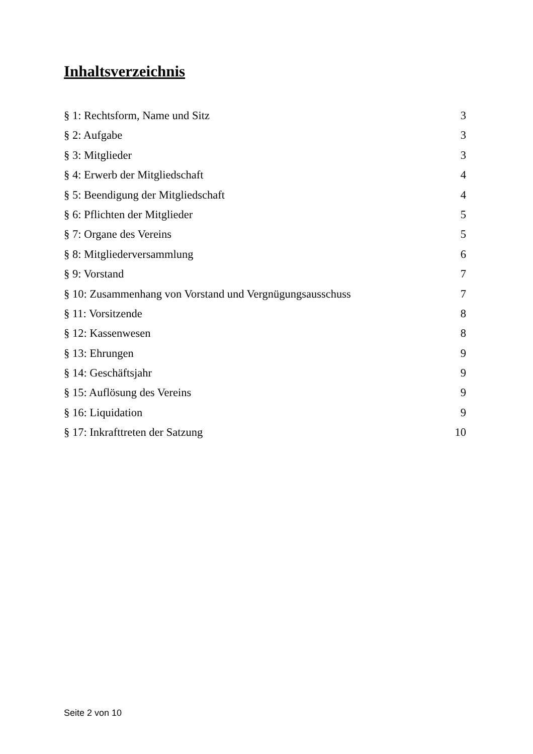Inhaltsverzeichnis
§ 1: Rechtsform, Name und Sitz 3
§ 2: Aufgabe 3
§ 3: Mitglieder 3
§ 4: Erwerb der Mitgliedschaft 4
§ 5: Beendigung der Mitgliedschaft 4
§ 6: Pflichten der Mitglieder 5
§ 7: Organe des Vereins 5
§ 8: Mitgliederversammlung 6
§ 9: Vorstand 7
§ 10: Zusammenhang von Vorstand und Vergnügungsausschuss 7
§ 11: Vorsitzende 8
§ 12: Kassenwesen 8
§ 13: Ehrungen 9
§ 14: Geschäftsjahr 9
§ 15: Auflösung des Vereins 9
§ 16: Liquidation 9
§ 17: Inkrafttreten der Satzung 10
Seite 2 von 10